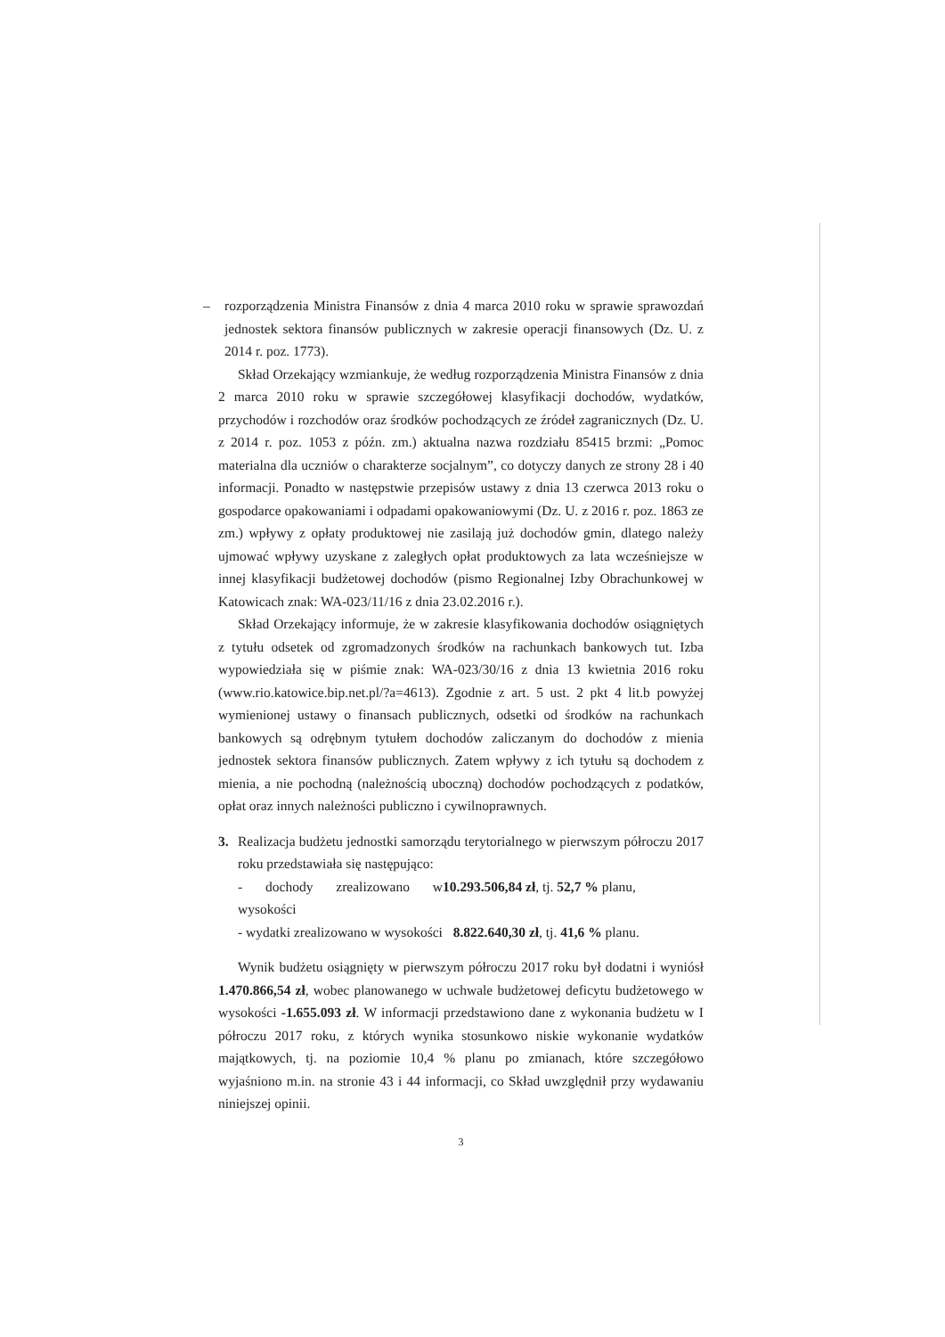– rozporządzenia Ministra Finansów z dnia 4 marca 2010 roku w sprawie sprawozdań jednostek sektora finansów publicznych w zakresie operacji finansowych (Dz. U. z 2014 r. poz. 1773).
Skład Orzekający wzmiankuje, że według rozporządzenia Ministra Finansów z dnia 2 marca 2010 roku w sprawie szczegółowej klasyfikacji dochodów, wydatków, przychodów i rozchodów oraz środków pochodzących ze źródeł zagranicznych (Dz. U. z 2014 r. poz. 1053 z późn. zm.) aktualna nazwa rozdziału 85415 brzmi: „Pomoc materialna dla uczniów o charakterze socjalnym”, co dotyczy danych ze strony 28 i 40 informacji. Ponadto w następstwie przepisów ustawy z dnia 13 czerwca 2013 roku o gospodarce opakowaniami i odpadami opakowaniowymi (Dz. U. z 2016 r. poz. 1863 ze zm.) wpływy z opłaty produktowej nie zasilają już dochodów gmin, dlatego należy ujmować wpływy uzyskane z zaległych opłat produktowych za lata wcześniejsze w innej klasyfikacji budżetowej dochodów (pismo Regionalnej Izby Obrachunkowej w Katowicach znak: WA-023/11/16 z dnia 23.02.2016 r.).
Skład Orzekający informuje, że w zakresie klasyfikowania dochodów osiągniętych z tytułu odsetek od zgromadzonych środków na rachunkach bankowych tut. Izba wypowiedziała się w piśmie znak: WA-023/30/16 z dnia 13 kwietnia 2016 roku (www.rio.katowice.bip.net.pl/?a=4613). Zgodnie z art. 5 ust. 2 pkt 4 lit.b powyżej wymienionej ustawy o finansach publicznych, odsetki od środków na rachunkach bankowych są odrębnym tytułem dochodów zaliczanym do dochodów z mienia jednostek sektora finansów publicznych. Zatem wpływy z ich tytułu są dochodem z mienia, a nie pochodną (należnością uboczną) dochodów pochodzących z podatków, opłat oraz innych należności publiczno i cywilnoprawnych.
3. Realizacja budżetu jednostki samorządu terytorialnego w pierwszym półroczu 2017 roku przedstawiała się następująco:
- dochody zrealizowano w wysokości 10.293.506,84 zł, tj. 52,7 % planu,
- wydatki zrealizowano w wysokości 8.822.640,30 zł, tj. 41,6 % planu.
Wynik budżetu osiągnięty w pierwszym półroczu 2017 roku był dodatni i wyniósł 1.470.866,54 zł, wobec planowanego w uchwale budżetowej deficytu budżetowego w wysokości -1.655.093 zł. W informacji przedstawiono dane z wykonania budżetu w I półroczu 2017 roku, z których wynika stosunkowo niskie wykonanie wydatków majątkowych, tj. na poziomie 10,4 % planu po zmianach, które szczegółowo wyjaśniono m.in. na stronie 43 i 44 informacji, co Skład uwzględnił przy wydawaniu niniejszej opinii.
3